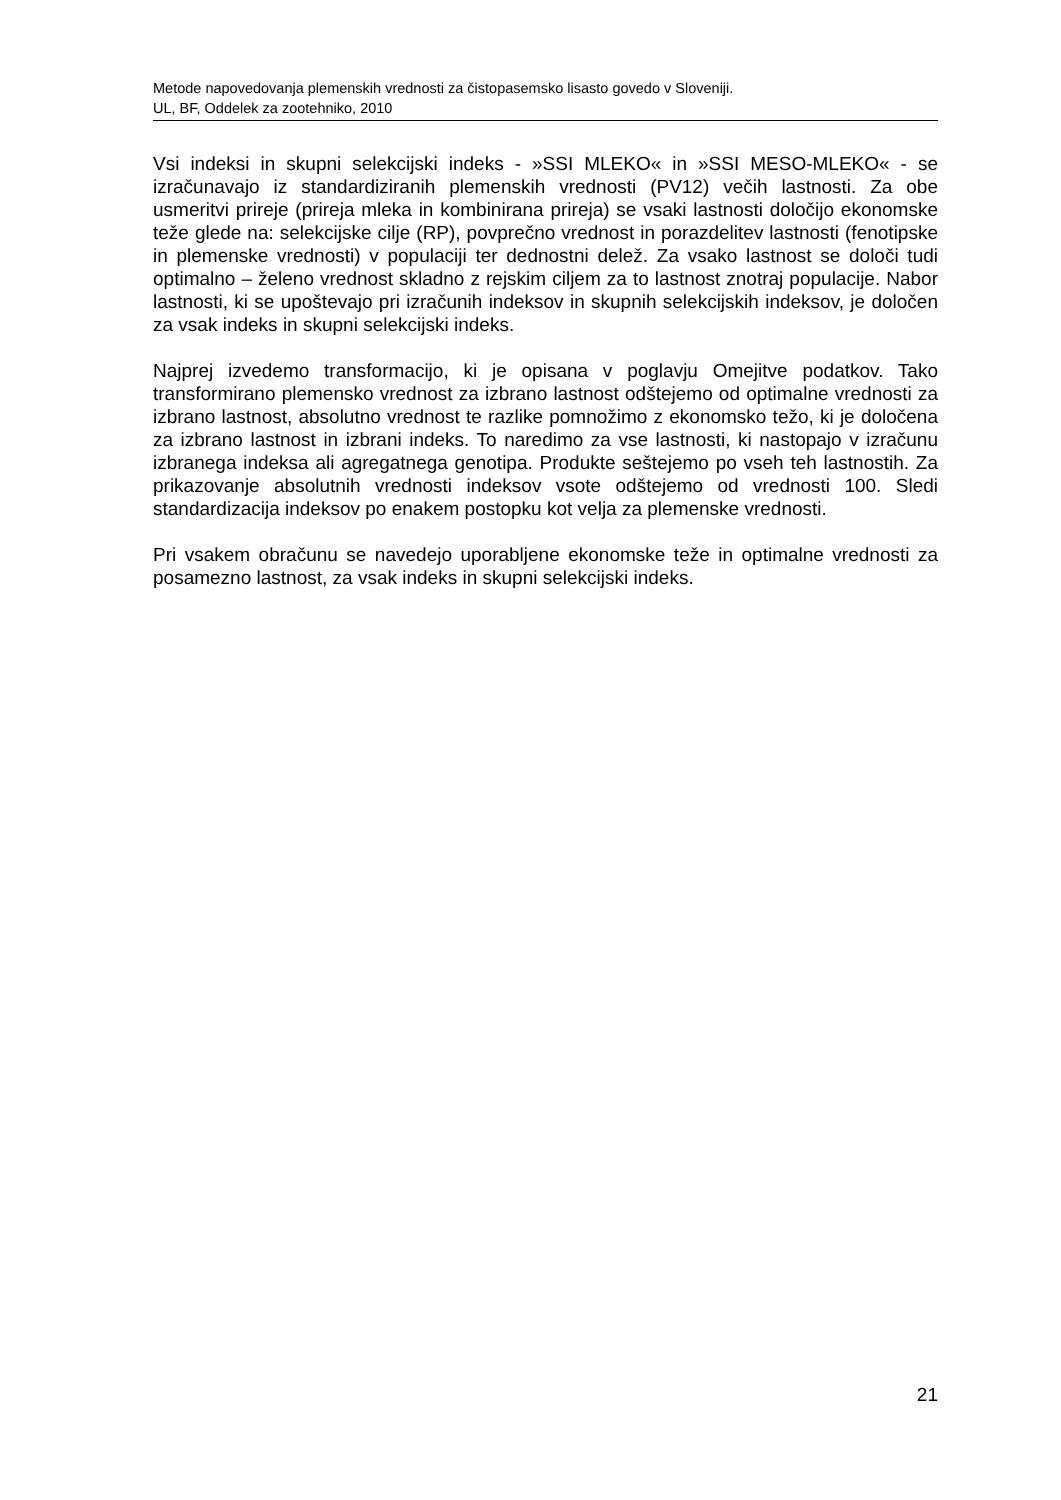Metode napovedovanja plemenskih vrednosti za čistopasemsko lisasto govedo v Sloveniji.
UL, BF, Oddelek za zootehniko, 2010
Vsi indeksi in skupni selekcijski indeks - »SSI MLEKO« in »SSI MESO-MLEKO« - se izračunavajo iz standardiziranih plemenskih vrednosti (PV12) večih lastnosti. Za obe usmeritvi prireje (prireja mleka in kombinirana prireja) se vsaki lastnosti določijo ekonomske teže glede na: selekcijske cilje (RP), povprečno vrednost in porazdelitev lastnosti (fenotipske in plemenske vrednosti) v populaciji ter dednostni delež. Za vsako lastnost se določi tudi optimalno – želeno vrednost skladno z rejskim ciljem za to lastnost znotraj populacije. Nabor lastnosti, ki se upoštevajo pri izračunih indeksov in skupnih selekcijskih indeksov, je določen za vsak indeks in skupni selekcijski indeks.
Najprej izvedemo transformacijo, ki je opisana v poglavju Omejitve podatkov. Tako transformirano plemensko vrednost za izbrano lastnost odštejemo od optimalne vrednosti za izbrano lastnost, absolutno vrednost te razlike pomnožimo z ekonomsko težo, ki je določena za izbrano lastnost in izbrani indeks. To naredimo za vse lastnosti, ki nastopajo v izračunu izbranega indeksa ali agregatnega genotipa. Produkte seštejemo po vseh teh lastnostih. Za prikazovanje absolutnih vrednosti indeksov vsote odštejemo od vrednosti 100. Sledi standardizacija indeksov po enakem postopku kot velja za plemenske vrednosti.
Pri vsakem obračunu se navedejo uporabljene ekonomske teže in optimalne vrednosti za posamezno lastnost, za vsak indeks in skupni selekcijski indeks.
21